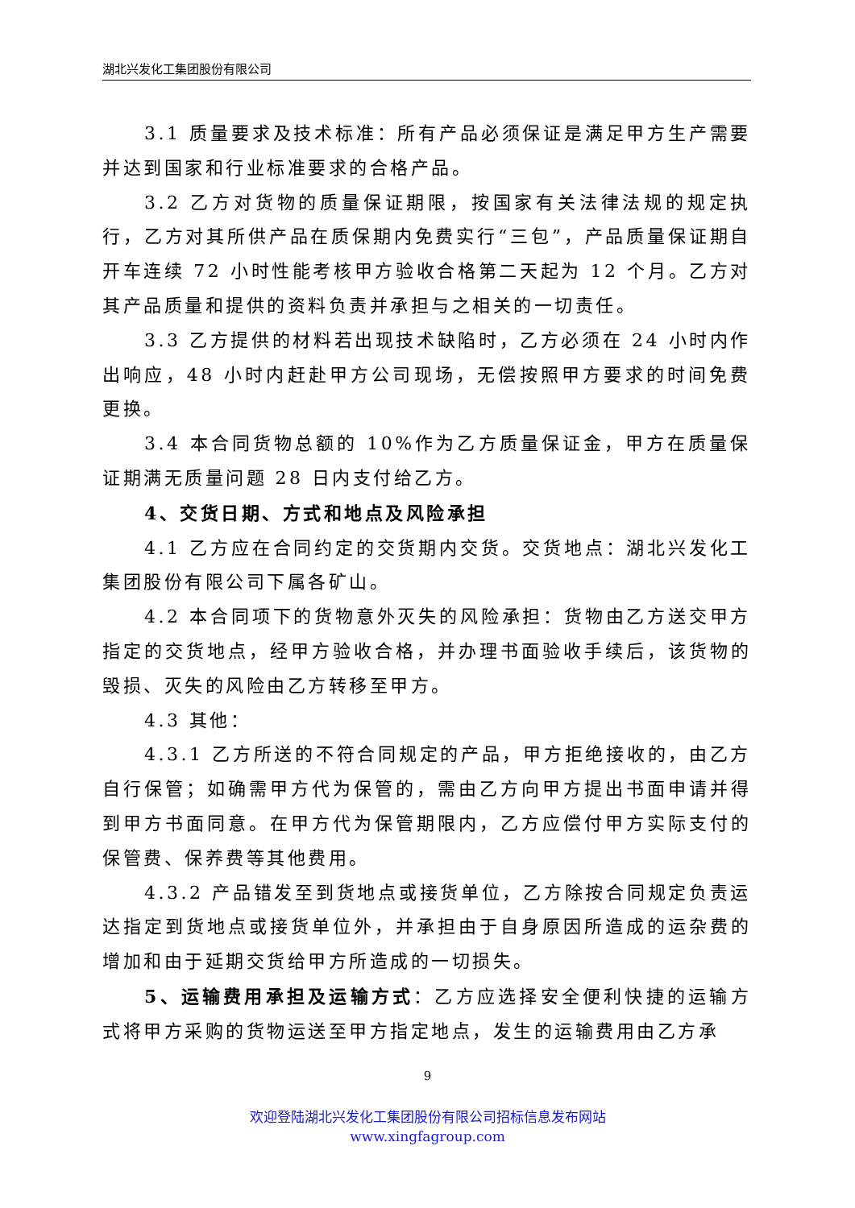湖北兴发化工集团股份有限公司
3.1 质量要求及技术标准：所有产品必须保证是满足甲方生产需要并达到国家和行业标准要求的合格产品。
3.2 乙方对货物的质量保证期限，按国家有关法律法规的规定执行，乙方对其所供产品在质保期内免费实行“三包”，产品质量保证期自开车连续 72 小时性能考核甲方验收合格第二天起为 12 个月。乙方对其产品质量和提供的资料负责并承担与之相关的一切责任。
3.3 乙方提供的材料若出现技术缺陷时，乙方必须在 24 小时内作出响应，48 小时内赶赴甲方公司现场，无偿按照甲方要求的时间免费更换。
3.4 本合同货物总额的 10%作为乙方质量保证金，甲方在质量保证期满无质量问题 28 日内支付给乙方。
4、交货日期、方式和地点及风险承担
4.1 乙方应在合同约定的交货期内交货。交货地点：湖北兴发化工集团股份有限公司下属各矿山。
4.2 本合同项下的货物意外灭失的风险承担：货物由乙方送交甲方指定的交货地点，经甲方验收合格，并办理书面验收手续后，该货物的毁损、灭失的风险由乙方转移至甲方。
4.3 其他：
4.3.1 乙方所送的不符合同规定的产品，甲方拒绝接收的，由乙方自行保管；如确需甲方代为保管的，需由乙方向甲方提出书面申请并得到甲方书面同意。在甲方代为保管期限内，乙方应偿付甲方实际支付的保管费、保养费等其他费用。
4.3.2 产品错发至到货地点或接货单位，乙方除按合同规定负责运达指定到货地点或接货单位外，并承担由于自身原因所造成的运杂费的增加和由于延期交货给甲方所造成的一切损失。
5、运输费用承担及运输方式：乙方应选择安全便利快捷的运输方式将甲方采购的货物运送至甲方指定地点，发生的运输费用由乙方承
9
欢迎登陆湖北兴发化工集团股份有限公司招标信息发布网站
www.xingfagroup.com